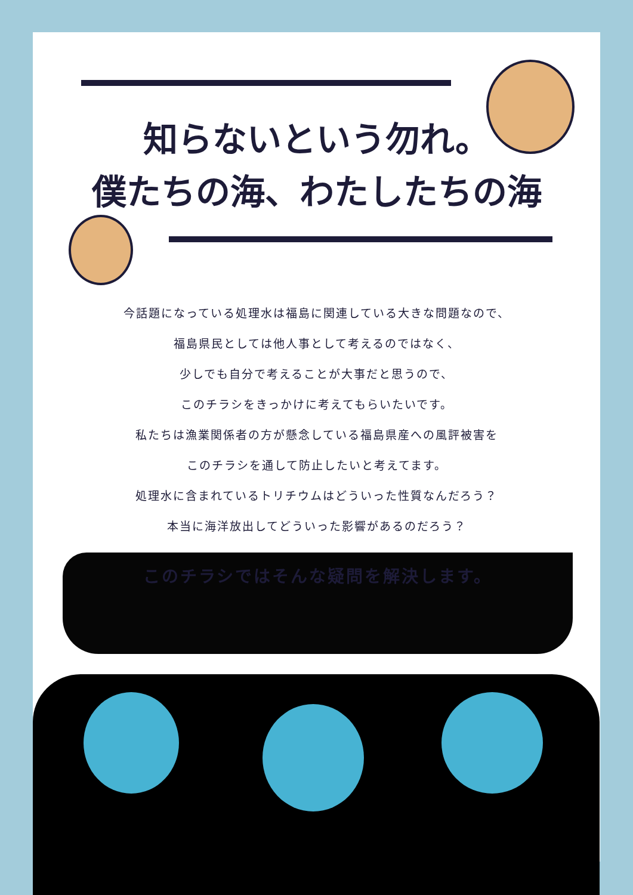知らないという勿れ。
僕たちの海、わたしたちの海
今話題になっている処理水は福島に関連している大きな問題なので、
福島県民としては他人事として考えるのではなく、
少しでも自分で考えることが大事だと思うので、
このチラシをきっかけに考えてもらいたいです。
私たちは漁業関係者の方が懸念している福島県産への風評被害を
このチラシを通して防止したいと考えてます。
処理水に含まれているトリチウムはどういった性質なんだろう？
本当に海洋放出してどういった影響があるのだろう？
このチラシではそんな疑問を解決します。